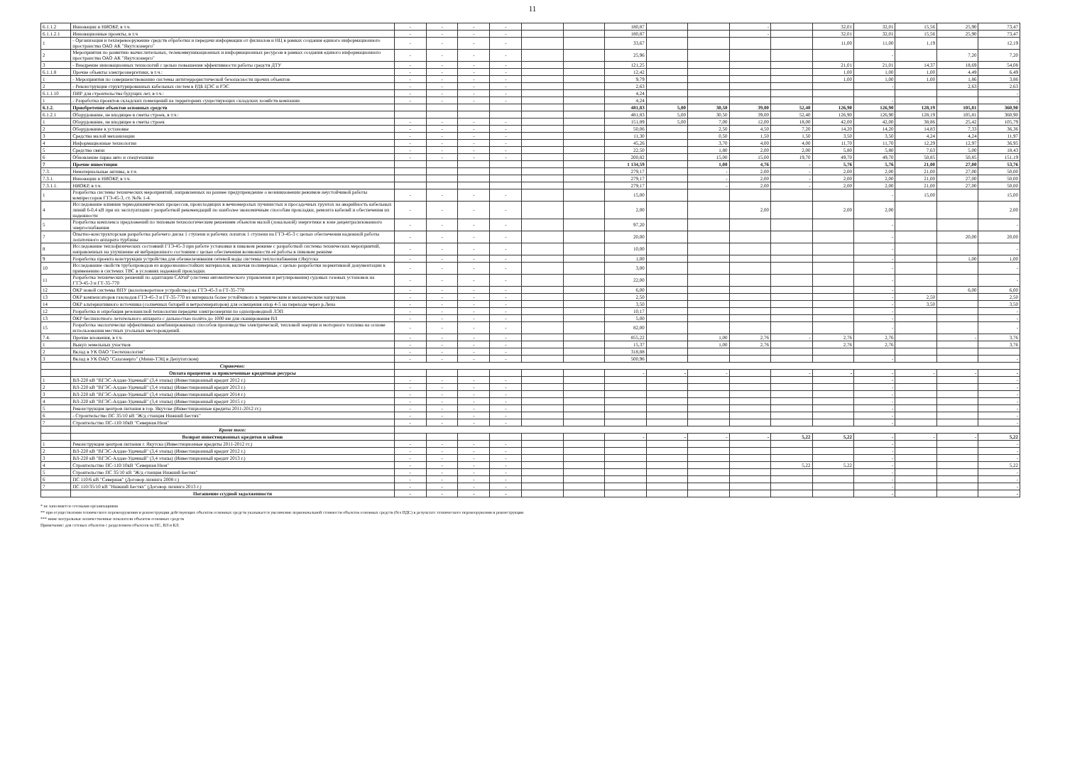11
| 6.1.1.2 | Инновации и НИОКР, в т.ч. | - | - | - | - | | | 180,87 | | | - | | 32,01 | 32,01 | 15,56 | 25,90 | 73,47 |
| 6.1.1.2.1 | Инновационные проекты, в т.ч | - | - | - | - | | | 180,87 | | | - | | 32,01 | 32,01 | 15,56 | 25,90 | 73,47 |
| 1 | - Организация и техперевооружение средств обработки и передачи информации от филиалов и НЦ в рамках создания единого информационного пространства ОАО АК "Якутскэнерго" | - | - | - | - | | | 33,67 | | | | | 11,00 | 11,00 | 1,19 | | 12,19 |
| 2 | Мероприятия по развитию вычислительных, телекоммуникационных и информационных ресурсов в рамках создания единого информационного пространства ОАО АК "Якутскэнерго" | - | - | - | - | | | 25,96 | | | | | | - | | 7,20 | 7,20 |
| 3 | - Внедрение инновационных технологий с целью повышения эффективности работы средств ДТУ | - | - | - | - | | | 121,25 | | | | | 21,01 | 21,01 | 14,37 | 18,69 | 54,08 |
| 6.1.1.8 | Прочие объекты электроэнергетики, в т.ч.: | - | - | - | - | | | 12,42 | | | | | 1,00 | 1,00 | 1,00 | 4,49 | 6,49 |
| 1 | - Мероприятия по совершенствованию системы антитеррористической безопасности прочих объектов | - | - | - | - | | | 9,79 | | | | | 1,00 | 1,00 | 1,00 | 1,86 | 3,86 |
| 2 | - Реконструкция структурированных кабельных систем в РДБ ЦЭС и РЭС | - | - | - | - | | | 2,63 | | | | | | - | | 2,63 | 2,63 |
| 6.1.1.10 | ПИР для строительства будущих лет, в т.ч.: | - | - | - | - | | | 4,24 | | | | | | | | | - |
| 1 | - Разработка проектов складских помещений на территориях существующих складских хозяйств компании | - | - | - | - | | | 4,24 | | | | | | - | | | - |
| 6.1.2. | Приобретение объектов основных средств | | | | | | | 481,83 | 5,00 | 30,50 | 39,00 | 52,40 | 126,90 | 126,90 | 128,19 | 105,81 | 360,90 |
| 6.1.2.1 | Оборудование, не входящее в сметы строек, в т.ч.: | | | | | | | 481,83 | 5,00 | 30,50 | 39,00 | 52,40 | 126,90 | 126,90 | 128,19 | 105,81 | 360,90 |
| 1 | Оборудование, не входящее в сметы строек | - | - | - | - | | | 151,89 | 5,00 | 7,00 | 12,00 | 18,00 | 42,00 | 42,00 | 38,86 | 25,42 | 105,79 |
| 2 | Оборудование к установке | - | - | - | - | | | 50,06 | | 2,50 | 4,50 | 7,20 | 14,20 | 14,20 | 14,83 | 7,33 | 36,36 |
| 3 | Средства малой механизации | - | - | - | - | | | 11,30 | | 0,50 | 1,50 | 1,50 | 3,50 | 3,50 | 4,24 | 4,24 | 11,97 |
| 4 | Информационные технологии | - | - | - | - | | | 45,26 | | 3,70 | 4,00 | 4,00 | 11,70 | 11,70 | 12,29 | 12,97 | 36,95 |
| 5 | Средства связи | - | - | - | - | | | 22,50 | | 1,80 | 2,00 | 2,00 | 5,80 | 5,80 | 7,63 | 5,00 | 18,43 |
| 6 | Обновление парка авто и спецтехники | - | - | - | - | | | 200,82 | | 15,00 | 15,00 | 19,70 | 49,70 | 49,70 | 50,85 | 50,85 | 151,19 |
| 7 | Прочие инвестиции | | | | | | | 1 134,59 | | 1,00 | 4,76 | - | 5,76 | 5,76 | 21,00 | 27,00 | 53,76 |
| 7.3. | Нематериальные активы, в т.ч. | | | | | | | 279,17 | | - | 2,00 | - | 2,00 | 2,00 | 21,00 | 27,00 | 50,00 |
| 7.3.1. | Инновации и НИОКР, в т.ч. | | | | | | | 279,17 | | - | 2,00 | - | 2,00 | 2,00 | 21,00 | 27,00 | 50,00 |
| 7.3.1.1. | НИОКР, в т.ч. | | | | | | | 279,17 | | - | 2,00 | - | 2,00 | 2,00 | 21,00 | 27,00 | 50,00 |
| 1 | Разработка системы технических мероприятий, направленных на раннее предупреждение о возникновении режимов неустойчивой работы компрессоров ГТЭ-45-3, ст. №№ 1-4. | - | - | - | - | | | 15,00 | | | | | | - | 15,00 | | 15,00 |
| 4 | Исследование влияния термодинамических процессов, происходящих в вечномерзлых пучинистых и просадочных грунтах на аварийность кабельных линий 6-0,4 кВ при их эксплуатации с разработкой рекомендаций по наиболее экономичным способам прокладки, ремонта кабелей и обеспечения их надежности | - | - | - | - | | | 2,00 | | | 2,00 | | 2,00 | 2,00 | | | 2,00 |
| 5 | Разработка комплекса предложений по типовым технологическим решениям объектов малой (локальной) энергетики в зоне децентрализованного энергоснабжения | - | - | - | - | | | 97,20 | | | | | | - | | | - |
| 7 | Опытно-конструкторская разработка рабочего диска 1 ступени и рабочих лопаток 1 ступени на ГТЭ-45-3 с целью обеспечения надежной работы лопаточного аппарата турбины | - | - | - | - | | | 20,00 | | | | | | - | | 20,00 | 20,00 |
| 8 | Исследование теплофизических состояний ГТЭ-45-3 при работе установки в пиковом режиме с разработкой системы технических мероприятий, направленных на улучшение её вибрационного состояния с целью обеспечения возможности её работы в пиковом режиме | - | - | - | - | | | 10,00 | | | | | | - | | | - |
| 9 | Разработка проекта конструкции устройства для обезжелезивания сетевой воды системы теплоснабжения г.Якутска | - | - | - | - | | | 1,00 | | | | | | - | | 1,00 | 1,00 |
| 10 | Исследование свойств трубопроводов из коррозионностойких материалов, включая полимерные, с целью разработки нормативной документации к применению в системах ТВС в условиях надежной прокладки. | - | - | - | - | | | 3,00 | | | | | | - | | | - |
| 11 | Разработка технических решений по адаптации САУиР (система автоматического управления и регулирования) судовых газовых установок на ГТЭ-45-3 и ГТ-35-770 | - | - | - | - | | | 22,00 | | | | | | - | | | - |
| 12 | ОКР новой системы ВПУ (валоповоротное устройство) на ГТЭ-45-3 и ГТ-35-770 | - | - | - | - | | | 6,00 | | | | | | - | | 6,00 | 6,00 |
| 13 | ОКР компенсаторов газоходов ГТЭ-45-3 и ГТ-35-770 из материала более устойчивого к термическим и механическим нагрузкам. | - | - | - | - | | | 2,50 | | | | | | - | 2,50 | | 2,50 |
| 14 | ОКР альтернативного источника (солнечных батарей и ветрогенераторов) для освещения опор 4-5 на переходе через р.Лена | - | - | - | - | | | 3,50 | | | | | | - | 3,50 | | 3,50 |
| 12 | Разработка и опробация резонансной технологии передачи электроэнергии по однопроводной ЛЭП | - | - | - | - | | | 10,17 | | | | | | - | | | - |
| 13 | ОКР беспилотного летательного аппарата с дальностью полёта до 1000 км для сканирования ВЛ | - | - | - | - | | | 5,00 | | | | | | - | | | - |
| 15 | Разработка экологически эффективных комбинированных способов производства электрической, тепловой энергии и моторного топлива на основе использования местных угольных месторождений. | - | - | - | - | | | 82,00 | | | | | | - | | | - |
| 7.4. | Прочие вложения, в т.ч. | - | - | - | - | | | 855,22 | | 1,00 | 2,76 | - | 2,76 | 2,76 | | - | 3,76 |
| 1 | Выкуп земельных участков | - | - | - | - | | | 15,37 | | 1,00 | 2,76 | | 2,76 | 2,76 | | | 3,76 |
| 2 | Вклад в УК ОАО "Геотехнология" | - | - | - | - | | | 318,88 | | | | | | | | | |
| 3 | Вклад в УК ОАО "Сахаэнерго" (Мини-ТЭЦ в Депутатском) | - | - | - | - | | | 500,96 | | | | | | - | | | - |
| | Справочно: | | | | | | | | | | | | | | | | |
| | Оплата процентов за привлеченные кредитные ресурсы | | | | | | | - | - | - | | - | - | - | - | - | - |
| 1 | ВЛ-220 кВ "ВГЭС-Алдан-Удачный" (3,4 этапы) (Инвестиционный кредит 2012 г.) | - | - | - | - | | | | | | | | | - | | | - |
| 2 | ВЛ-220 кВ "ВГЭС-Алдан-Удачный" (3,4 этапы) (Инвестиционный кредит 2013 г.) | - | - | - | - | | | | | | | | | - | | | - |
| 3 | ВЛ-220 кВ "ВГЭС-Алдан-Удачный" (3,4 этапы) (Инвестиционный кредит 2014 г.) | - | - | - | - | | | | | | | | | - | | | - |
| 4 | ВЛ-220 кВ "ВГЭС-Алдан-Удачный" (3,4 этапы) (Инвестиционный кредит 2015 г.) | - | - | - | - | | | | | | | | | - | | | - |
| 5 | Реконструкция центров питания в гор. Якутске (Инвестиционные кредиты 2011-2012 гг.) | - | - | - | - | | | | | | | | | - | | | - |
| 6 | - Строительство ПС 35/10 кВ "Ж/д станция Нижний Бестях" | - | - | - | - | | | | | | | | | - | | | - |
| 7 | Строительство ПС-110/10кВ "Северная Нюя" | - | - | - | - | | | | | | | | | - | | | - |
| | Кроме того: | | | | | | | | | | | | | | | | |
| | Возврат инвестиционных кредитов и займов | | | | | | | - | - | - | - | 5,22 | 5,22 | - | - | - | 5,22 |
| 1 | Реконструкция центров питания г. Якутска (Инвестиционные кредиты 2011-2012 гг.) | - | - | - | - | | | | | | | | | - | | | - |
| 2 | ВЛ-220 кВ "ВГЭС-Алдан-Удачный" (3,4 этапы) (Инвестиционный кредит 2012 г.) | - | - | - | - | | | | | | | | | - | | | - |
| 3 | ВЛ-220 кВ "ВГЭС-Алдан-Удачный" (3,4 этапы) (Инвестиционный кредит 2013 г.) | - | - | - | - | | | | | | | | | - | | | - |
| 4 | Строительство ПС-110/10кВ "Северная Нюя" | - | - | - | - | | | | | | | 5,22 | 5,22 | - | | | 5,22 |
| 5 | Строительство ПС 35/10 кВ "Ж/д станция Нижний Бестях" | - | - | - | - | | | | | | | | | - | | | - |
| 6 | ПС 110/6 кВ "Северная" (Договор лизинга 2008 г.) | - | - | - | - | | | | | | | | | - | | | - |
| 7 | ПС 110/35/10 кВ "Нижний Бестях" (Договор лизинга 2013 г.) | - | - | - | - | | | | | | | | | - | | | - |
| | Погашение ссудной задолженности | - | - | - | - | | | | | | | | | - | | | - |
* не заполняется сетевыми организациями
** при осуществлении технического перевооружения и реконструкции действующих объектов основных средств указывается увеличение первоначальной стоимости объектов основных средств (без НДС) в результате технического перевооружения и реконструкции
*** ниже натуральные количественные показатели объектов основных средств
Примечание: для сетевых объектов с разделением объектов на ПС, ВЛ и КЛ.